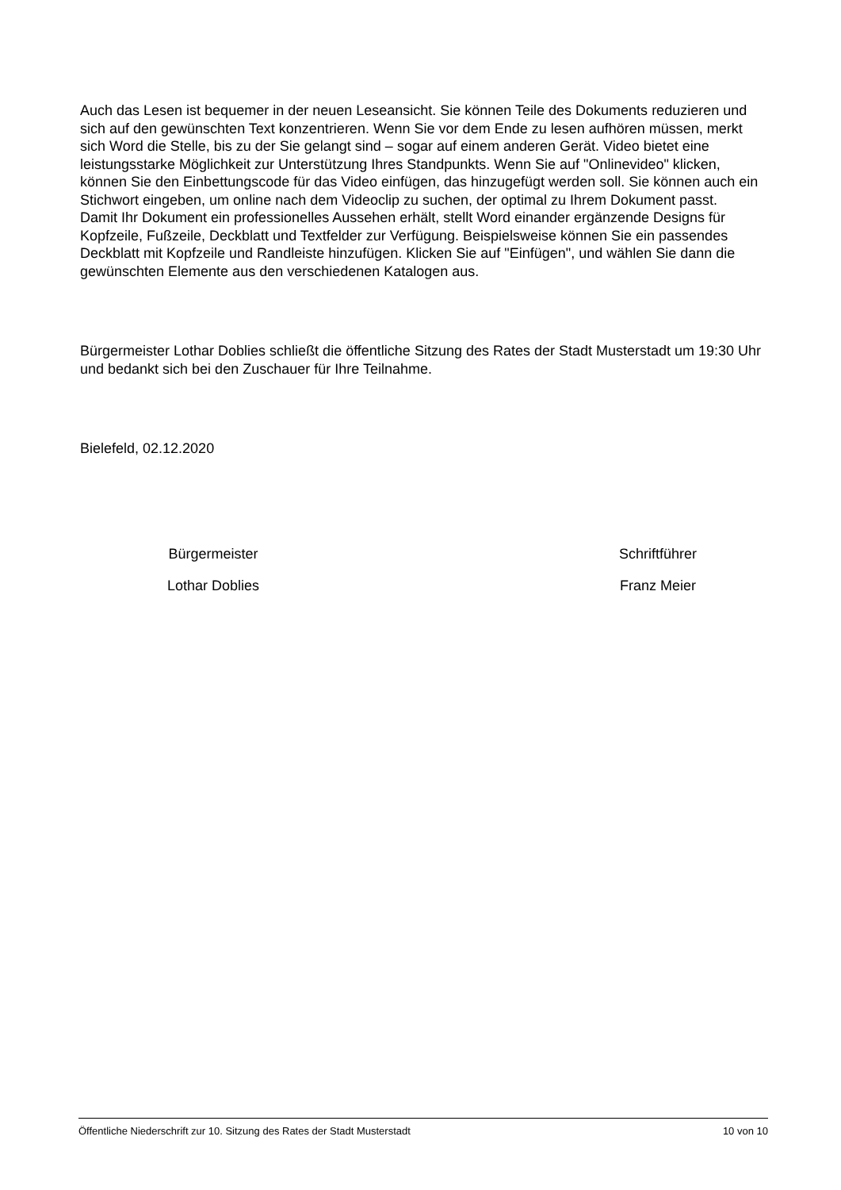Auch das Lesen ist bequemer in der neuen Leseansicht. Sie können Teile des Dokuments reduzieren und sich auf den gewünschten Text konzentrieren. Wenn Sie vor dem Ende zu lesen aufhören müssen, merkt sich Word die Stelle, bis zu der Sie gelangt sind – sogar auf einem anderen Gerät. Video bietet eine leistungsstarke Möglichkeit zur Unterstützung Ihres Standpunkts. Wenn Sie auf "Onlinevideo" klicken, können Sie den Einbettungscode für das Video einfügen, das hinzugefügt werden soll. Sie können auch ein Stichwort eingeben, um online nach dem Videoclip zu suchen, der optimal zu Ihrem Dokument passt.
Damit Ihr Dokument ein professionelles Aussehen erhält, stellt Word einander ergänzende Designs für Kopfzeile, Fußzeile, Deckblatt und Textfelder zur Verfügung. Beispielsweise können Sie ein passendes Deckblatt mit Kopfzeile und Randleiste hinzufügen. Klicken Sie auf "Einfügen", und wählen Sie dann die gewünschten Elemente aus den verschiedenen Katalogen aus.
Bürgermeister Lothar Doblies schließt die öffentliche Sitzung des Rates der Stadt Musterstadt um 19:30 Uhr und bedankt sich bei den Zuschauer für Ihre Teilnahme.
Bielefeld, 02.12.2020
Bürgermeister
Lothar Doblies
Schriftführer
Franz Meier
Öffentliche Niederschrift zur 10. Sitzung des Rates der Stadt Musterstadt 10 von 10